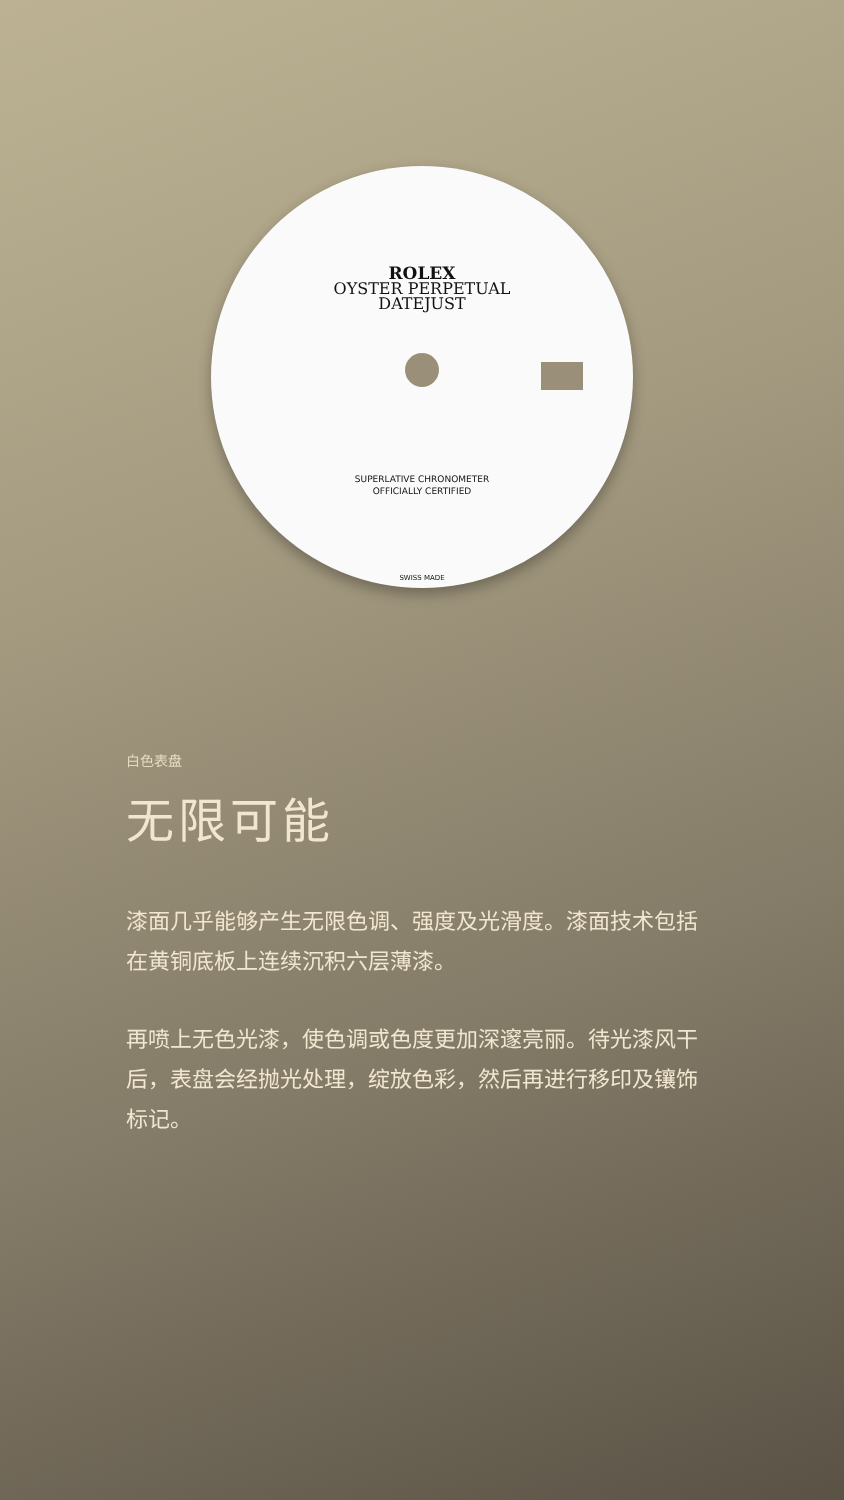ROLEX
OYSTER PERPETUAL
DATEJUST
SUPERLATIVE CHRONOMETER
OFFICIALLY CERTIFIED
SWISS MADE
白色表盘
无限可能
漆面几乎能够产生无限色调、强度及光滑度。漆面技术包括在黄铜底板上连续沉积六层薄漆。
再喷上无色光漆，使色调或色度更加深邃亮丽。待光漆风干后，表盘会经抛光处理，绽放色彩，然后再进行移印及镶饰标记。